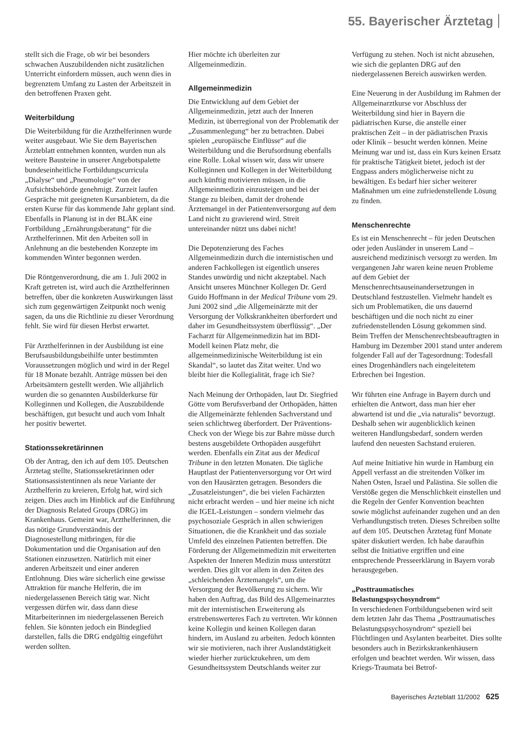55. Bayerischer Ärztetag
stellt sich die Frage, ob wir bei besonders schwachen Auszubildenden nicht zusätzlichen Unterricht einfordern müssen, auch wenn dies in begrenztem Umfang zu Lasten der Arbeitszeit in den betroffenen Praxen geht.
Weiterbildung
Die Weiterbildung für die Arzthelferinnen wurde weiter ausgebaut. Wie Sie dem Bayerischen Ärzteblatt entnehmen konnten, wurden nun als weitere Bausteine in unserer Angebotspalette bundeseinheitliche Fortbildungscurricula „Dialyse“ und „Pneumologie“ von der Aufsichtsbehörde genehmigt. Zurzeit laufen Gespräche mit geeigneten Kursanbietern, da die ersten Kurse für das kommende Jahr geplant sind. Ebenfalls in Planung ist in der BLÄK eine Fortbildung „Ernährungsberatung“ für die Arzthelferinnen. Mit den Arbeiten soll in Anlehnung an die bestehenden Konzepte im kommenden Winter begonnen werden.
Die Röntgenverordnung, die am 1. Juli 2002 in Kraft getreten ist, wird auch die Arzthelferinnen betreffen, über die konkreten Auswirkungen lässt sich zum gegenwärtigen Zeitpunkt noch wenig sagen, da uns die Richtlinie zu dieser Verordnung fehlt. Sie wird für diesen Herbst erwartet.
Für Arzthelferinnen in der Ausbildung ist eine Berufsausbildungsbeihilfe unter bestimmten Voraussetzungen möglich und wird in der Regel für 18 Monate bezahlt. Anträge müssen bei den Arbeitsämtern gestellt werden. Wie alljährlich wurden die so genannten Ausbilderkurse für Kolleginnen und Kollegen, die Auszubildende beschäftigen, gut besucht und auch vom Inhalt her positiv bewertet.
Stationssekretärinnen
Ob der Antrag, den ich auf dem 105. Deutschen Ärztetag stellte, Stationssekretärinnen oder Stationsassistentinnen als neue Variante der Arzthelferin zu kreieren, Erfolg hat, wird sich zeigen. Dies auch im Hinblick auf die Einführung der Diagnosis Related Groups (DRG) im Krankenhaus. Gemeint war, Arzthelferinnen, die das nötige Grundverständnis der Diagnosestellung mitbringen, für die Dokumentation und die Organisation auf den Stationen einzusetzen. Natürlich mit einer anderen Arbeitszeit und einer anderen Entlohnung. Dies wäre sicherlich eine gewisse Attraktion für manche Helferin, die im niedergelassenen Bereich tätig war. Nicht vergessen dürfen wir, dass dann diese Mitarbeiterinnen im niedergelassenen Bereich fehlen. Sie könnten jedoch ein Bindeglied darstellen, falls die DRG endgültig eingeführt werden sollten.
Hier möchte ich überleiten zur Allgemeinmedizin.
Allgemeinmedizin
Die Entwicklung auf dem Gebiet der Allgemeinmedizin, jetzt auch der Inneren Medizin, ist überregional von der Problematik der „Zusammenlegung“ her zu betrachten. Dabei spielen „europäische Einflüsse“ auf die Weiterbildung und die Berufsordnung ebenfalls eine Rolle. Lokal wissen wir, dass wir unsere Kolleginnen und Kollegen in der Weiterbildung auch künftig motivieren müssen, in die Allgemeinmedizin einzusteigen und bei der Stange zu bleiben, damit der drohende Ärztemangel in der Patientenversorgung auf dem Land nicht zu gravierend wird. Streit untereinander nützt uns dabei nicht!
Die Depotenzierung des Faches Allgemeinmedizin durch die internistischen und anderen Fachkollegen ist eigentlich unseres Standes unwürdig und nicht akzeptabel. Nach Ansicht unseres Münchner Kollegen Dr. Gerd Guido Hoffmann in der Medical Tribune vom 29. Juni 2002 sind „die Allgemeinärzte mit der Versorgung der Volkskrankheiten überfordert und daher im Gesundheitssystem überflüssig“. „Der Facharzt für Allgemeinmedizin hat im BDI-Modell keinen Platz mehr, die allgemeinmedizinische Weiterbildung ist ein Skandal“, so lautet das Zitat weiter. Und wo bleibt hier die Kollegialität, frage ich Sie?
Nach Meinung der Orthopäden, laut Dr. Siegfried Götte vom Berufsverband der Orthopäden, hätten die Allgemeinärzte fehlenden Sachverstand und seien schlichtweg überfordert. Der Präventions-Check von der Wiege bis zur Bahre müsse durch bestens ausgebildete Orthopäden ausgeführt werden. Ebenfalls ein Zitat aus der Medical Tribune in den letzten Monaten. Die tägliche Hauptlast der Patientenversorgung vor Ort wird von den Hausärzten getragen. Besonders die „Zusatzleistungen“, die bei vielen Fachärzten nicht erbracht werden – und hier meine ich nicht die IGEL-Leistungen – sondern vielmehr das psychosoziale Gespräch in allen schwierigen Situationen, die die Krankheit und das soziale Umfeld des einzelnen Patienten betreffen. Die Förderung der Allgemeinmedizin mit erweiterten Aspekten der Inneren Medizin muss unterstützt werden. Dies gilt vor allem in den Zeiten des „schleichenden Ärztemangels“, um die Versorgung der Bevölkerung zu sichern. Wir haben den Auftrag, das Bild des Allgemeinarztes mit der internistischen Erweiterung als erstrebenswerteres Fach zu vertreten. Wir können keine Kollegin und keinen Kollegen daran hindern, im Ausland zu arbeiten. Jedoch könnten wir sie motivieren, nach ihrer Auslandstätigkeit wieder hierher zurückzukehren, um dem Gesundheitssystem Deutschlands weiter zur
Verfügung zu stehen. Noch ist nicht abzusehen, wie sich die geplanten DRG auf den niedergelassenen Bereich auswirken werden.
Eine Neuerung in der Ausbildung im Rahmen der Allgemeinarztkurse vor Abschluss der Weiterbildung sind hier in Bayern die pädiatrischen Kurse, die anstelle einer praktischen Zeit – in der pädiatrischen Praxis oder Klinik – besucht werden können. Meine Meinung war und ist, dass ein Kurs keinen Ersatz für praktische Tätigkeit bietet, jedoch ist der Engpass anders möglicherweise nicht zu bewältigen. Es bedarf hier sicher weiterer Maßnahmen um eine zufriedenstellende Lösung zu finden.
Menschenrechte
Es ist ein Menschenrecht – für jeden Deutschen oder jeden Ausländer in unserem Land – ausreichend medizinisch versorgt zu werden. Im vergangenen Jahr waren keine neuen Probleme auf dem Gebiet der Menschenrechtsauseinandersetzungen in Deutschland festzustellen. Vielmehr handelt es sich um Problematiken, die uns dauernd beschäftigen und die noch nicht zu einer zufriedenstellenden Lösung gekommen sind. Beim Treffen der Menschenrechtsbeauftragten in Hamburg im Dezember 2001 stand unter anderem folgender Fall auf der Tagesordnung: Todesfall eines Drogenhändlers nach eingeleitetem Erbrechen bei Ingestion.
Wir führten eine Anfrage in Bayern durch und erhielten die Antwort, dass man hier eher abwartend ist und die „via naturalis“ bevorzugt. Deshalb sehen wir augenblicklich keinen weiteren Handlungsbedarf, sondern werden laufend den neuesten Sachstand eruieren.
Auf meine Initiative hin wurde in Hamburg ein Appell verfasst an die streitenden Völker im Nahen Osten, Israel und Palästina. Sie sollen die Verstöße gegen die Menschlichkeit einstellen und die Regeln der Genfer Konvention beachten sowie möglichst aufeinander zugehen und an den Verhandlungstisch treten. Dieses Schreiben sollte auf dem 105. Deutschen Ärztetag fünf Monate später diskutiert werden. Ich habe daraufhin selbst die Initiative ergriffen und eine entsprechende Presseerklärung in Bayern vorab herausgegeben.
„Posttraumatisches Belastungspsychosyndrom“
In verschiedenen Fortbildungsebenen wird seit dem letzten Jahr das Thema „Posttraumatisches Belastungspsychosyndrom“ speziell bei Flüchtlingen und Asylanten bearbeitet. Dies sollte besonders auch in Bezirkskrankenhäusern erfolgen und beachtet werden. Wir wissen, dass Kriegs-Traumata bei Betrof-
Bayerisches Ärzteblatt 11/2002 625